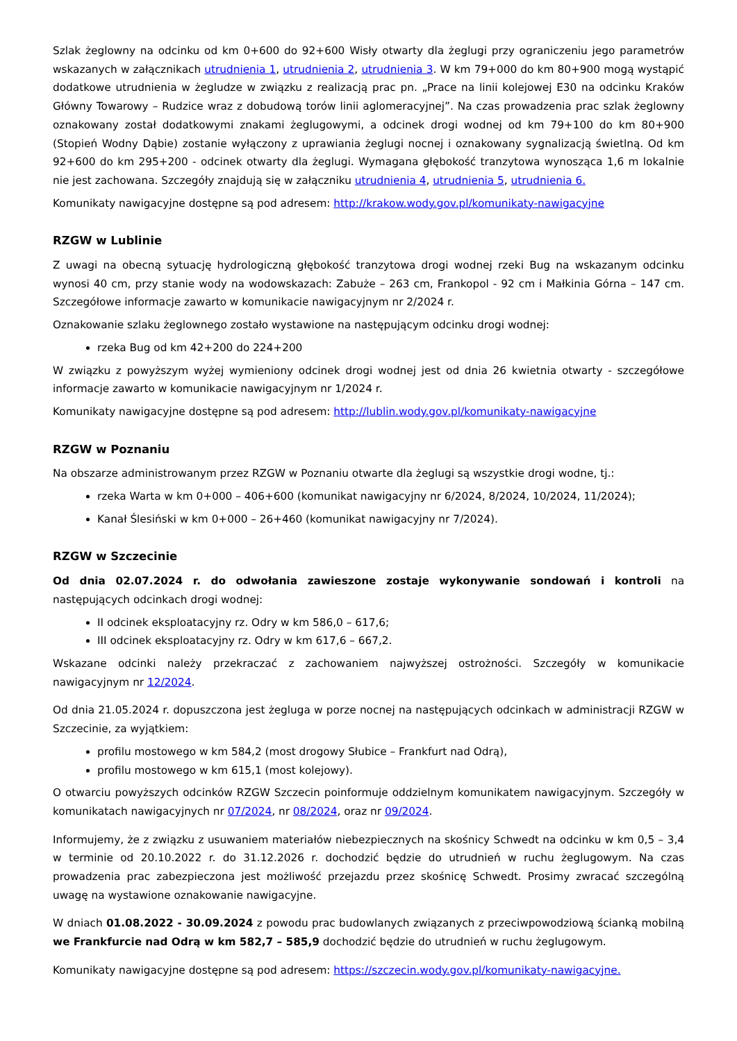Szlak żeglowny na odcinku od km 0+600 do 92+600 Wisły otwarty dla żeglugi przy ograniczeniu jego parametrów wskazanych w załącznikach utrudnienia 1, utrudnienia 2, utrudnienia 3. W km 79+000 do km 80+900 mogą wystąpić dodatkowe utrudnienia w żegludze w związku z realizacją prac pn. „Prace na linii kolejowej E30 na odcinku Kraków Główny Towarowy – Rudzice wraz z dobudową torów linii aglomeracyjnej”. Na czas prowadzenia prac szlak żeglowny oznakowany został dodatkowymi znakami żeglugowymi, a odcinek drogi wodnej od km 79+100 do km 80+900 (Stopień Wodny Dąbie) zostanie wyłączony z uprawiania żeglugi nocnej i oznakowany sygnalizacją świetlną. Od km 92+600 do km 295+200 - odcinek otwarty dla żeglugi. Wymagana głębokość tranzytowa wynosząca 1,6 m lokalnie nie jest zachowana. Szczegóły znajdują się w załączniku utrudnienia 4, utrudnienia 5, utrudnienia 6.
Komunikaty nawigacyjne dostępne są pod adresem: http://krakow.wody.gov.pl/komunikaty-nawigacyjne
RZGW w Lublinie
Z uwagi na obecną sytuację hydrologiczną głębokość tranzytowa drogi wodnej rzeki Bug na wskazanym odcinku wynosi 40 cm, przy stanie wody na wodowskazach: Zabuże – 263 cm, Frankopol - 92 cm i Małkinia Górna – 147 cm. Szczegółowe informacje zawarto w komunikacie nawigacyjnym nr 2/2024 r.
Oznakowanie szlaku żeglownego zostało wystawione na następującym odcinku drogi wodnej:
rzeka Bug od km 42+200 do 224+200
W związku z powyższym wyżej wymieniony odcinek drogi wodnej jest od dnia 26 kwietnia otwarty - szczegółowe informacje zawarto w komunikacie nawigacyjnym nr 1/2024 r.
Komunikaty nawigacyjne dostępne są pod adresem: http://lublin.wody.gov.pl/komunikaty-nawigacyjne
RZGW w Poznaniu
Na obszarze administrowanym przez RZGW w Poznaniu otwarte dla żeglugi są wszystkie drogi wodne, tj.:
rzeka Warta w km 0+000 – 406+600 (komunikat nawigacyjny nr 6/2024, 8/2024, 10/2024, 11/2024);
Kanał Ślesiński w km 0+000 – 26+460 (komunikat nawigacyjny nr 7/2024).
RZGW w Szczecinie
Od dnia 02.07.2024 r. do odwołania zawieszone zostaje wykonywanie sondowań i kontroli na następujących odcinkach drogi wodnej:
II odcinek eksploatacyjny rz. Odry w km 586,0 – 617,6;
III odcinek eksploatacyjny rz. Odry w km 617,6 – 667,2.
Wskazane odcinki należy przekraczać z zachowaniem najwyższej ostrożności. Szczegóły w komunikacie nawigacyjnym nr 12/2024.
Od dnia 21.05.2024 r. dopuszczona jest żegluga w porze nocnej na następujących odcinkach w administracji RZGW w Szczecinie, za wyjątkiem:
profilu mostowego w km 584,2 (most drogowy Słubice – Frankfurt nad Odrą),
profilu mostowego w km 615,1 (most kolejowy).
O otwarciu powyższych odcinków RZGW Szczecin poinformuje oddzielnym komunikatem nawigacyjnym. Szczegóły w komunikatach nawigacyjnych nr 07/2024, nr 08/2024, oraz nr 09/2024.
Informujemy, że z związku z usuwaniem materiałów niebezpiecznych na skośnicy Schwedt na odcinku w km 0,5 – 3,4 w terminie od 20.10.2022 r. do 31.12.2026 r. dochodzić będzie do utrudnień w ruchu żeglugowym. Na czas prowadzenia prac zabezpieczona jest możliwość przejazdu przez skośnicę Schwedt. Prosimy zwracać szczególną uwagę na wystawione oznakowanie nawigacyjne.
W dniach 01.08.2022 - 30.09.2024 z powodu prac budowlanych związanych z przeciwpowodziową ścianką mobilną we Frankfurcie nad Odrą w km 582,7 – 585,9 dochodzić będzie do utrudnień w ruchu żeglugowym.
Komunikaty nawigacyjne dostępne są pod adresem: https://szczecin.wody.gov.pl/komunikaty-nawigacyjne.